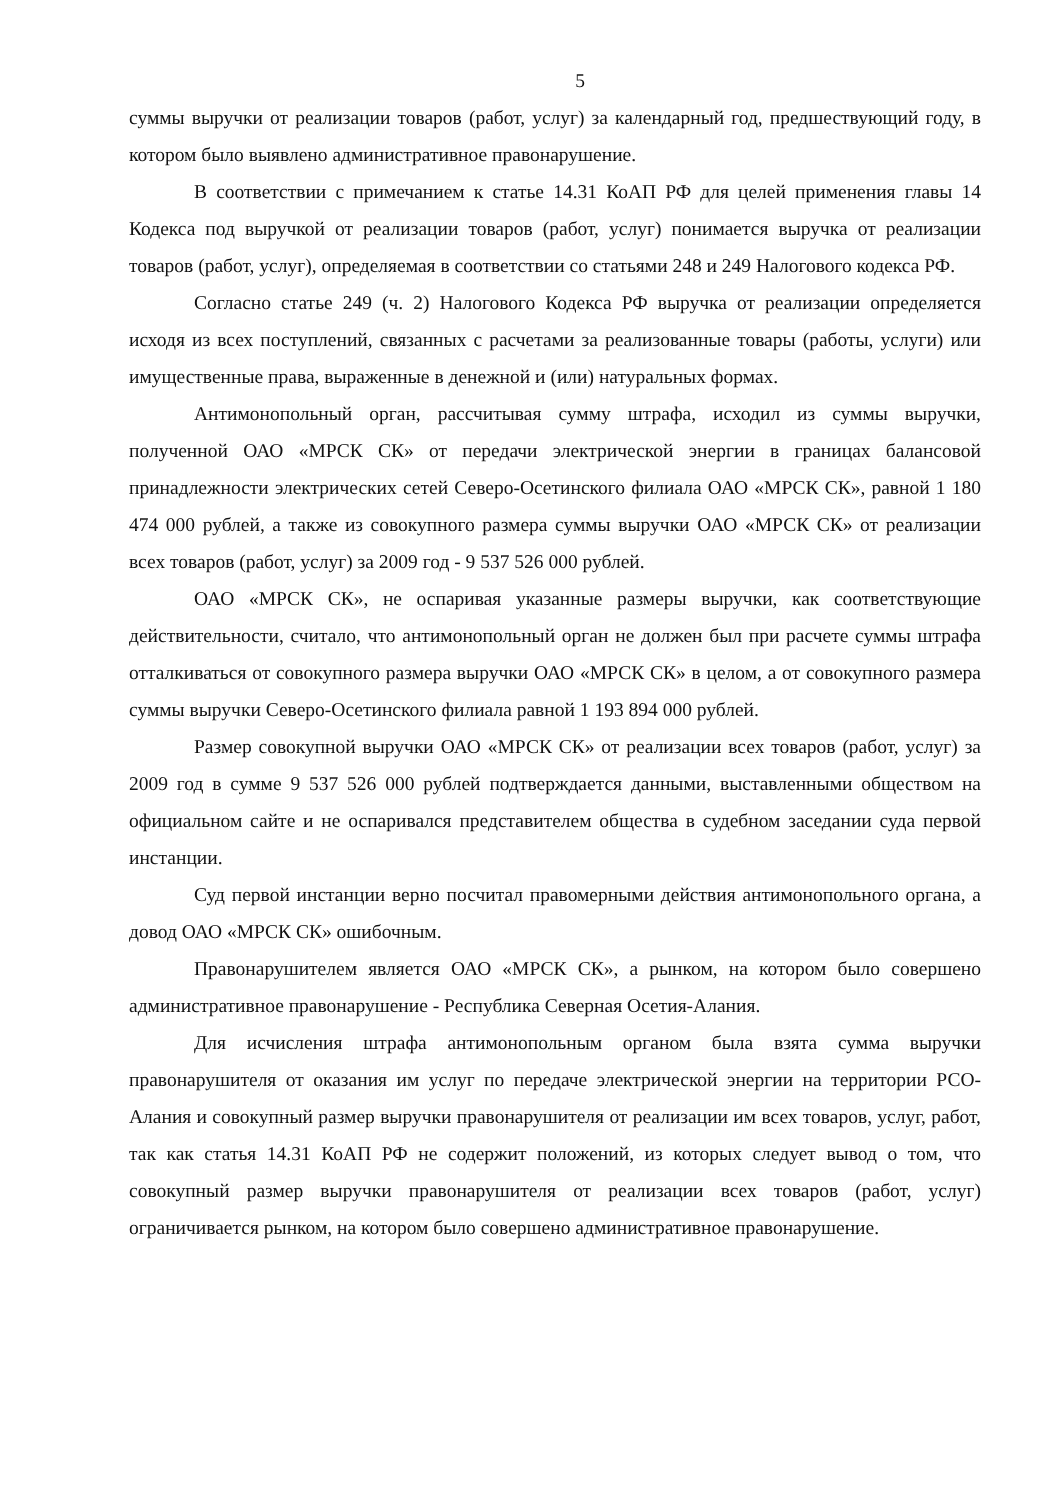5
суммы выручки от реализации товаров (работ, услуг) за календарный год, предшествующий году, в котором было выявлено административное правонарушение.
В соответствии с примечанием к статье 14.31 КоАП РФ для целей применения главы 14 Кодекса под выручкой от реализации товаров (работ, услуг) понимается выручка от реализации товаров (работ, услуг), определяемая в соответствии со статьями 248 и 249 Налогового кодекса РФ.
Согласно статье 249 (ч. 2) Налогового Кодекса РФ выручка от реализации определяется исходя из всех поступлений, связанных с расчетами за реализованные товары (работы, услуги) или имущественные права, выраженные в денежной и (или) натуральных формах.
Антимонопольный орган, рассчитывая сумму штрафа, исходил из суммы выручки, полученной ОАО «МРСК СК» от передачи электрической энергии в границах балансовой принадлежности электрических сетей Северо-Осетинского филиала ОАО «МРСК СК», равной 1 180 474 000 рублей, а также из совокупного размера суммы выручки ОАО «МРСК СК» от реализации всех товаров (работ, услуг) за 2009 год - 9 537 526 000 рублей.
ОАО «МРСК СК», не оспаривая указанные размеры выручки, как соответствующие действительности, считало, что антимонопольный орган не должен был при расчете суммы штрафа отталкиваться от совокупного размера выручки ОАО «МРСК СК» в целом, а от совокупного размера суммы выручки Северо-Осетинского филиала равной 1 193 894 000 рублей.
Размер совокупной выручки ОАО «МРСК СК» от реализации всех товаров (работ, услуг) за 2009 год в сумме 9 537 526 000 рублей подтверждается данными, выставленными обществом на официальном сайте и не оспаривался представителем общества в судебном заседании суда первой инстанции.
Суд первой инстанции верно посчитал правомерными действия антимонопольного органа, а довод ОАО «МРСК СК» ошибочным.
Правонарушителем является ОАО «МРСК СК», а рынком, на котором было совершено административное правонарушение - Республика Северная Осетия-Алания.
Для исчисления штрафа антимонопольным органом была взята сумма выручки правонарушителя от оказания им услуг по передаче электрической энергии на территории РСО-Алания и совокупный размер выручки правонарушителя от реализации им всех товаров, услуг, работ, так как статья 14.31 КоАП РФ не содержит положений, из которых следует вывод о том, что совокупный размер выручки правонарушителя от реализации всех товаров (работ, услуг) ограничивается рынком, на котором было совершено административное правонарушение.